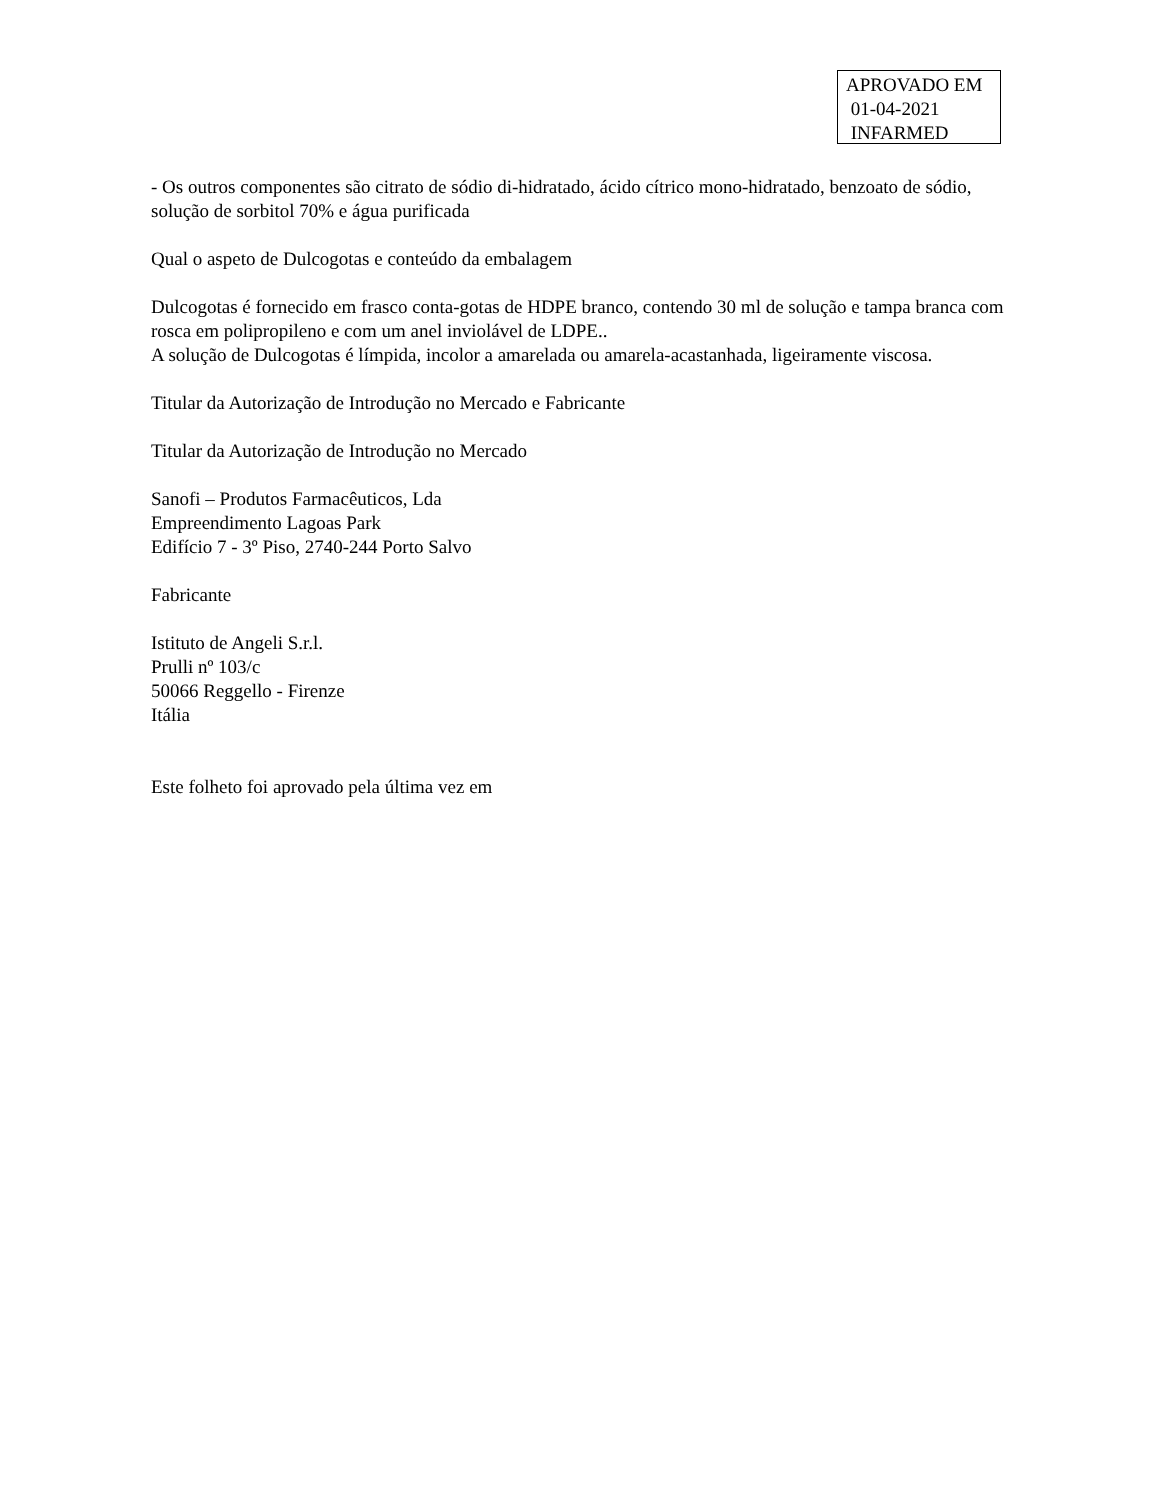APROVADO EM
01-04-2021
INFARMED
- Os outros componentes são citrato de sódio di-hidratado, ácido cítrico mono-hidratado, benzoato de sódio, solução de sorbitol 70% e água purificada
Qual o aspeto de Dulcogotas e conteúdo da embalagem
Dulcogotas é fornecido em frasco conta-gotas de HDPE branco, contendo 30 ml de solução e tampa branca com rosca em polipropileno e com um anel inviolável de LDPE..
A solução de Dulcogotas é límpida, incolor a amarelada ou amarela-acastanhada, ligeiramente viscosa.
Titular da Autorização de Introdução no Mercado e Fabricante
Titular da Autorização de Introdução no Mercado
Sanofi – Produtos Farmacêuticos, Lda
Empreendimento Lagoas Park
Edifício 7 - 3º Piso, 2740-244 Porto Salvo
Fabricante
Istituto de Angeli S.r.l.
Prulli nº 103/c
50066 Reggello - Firenze
Itália
Este folheto foi aprovado pela última vez em